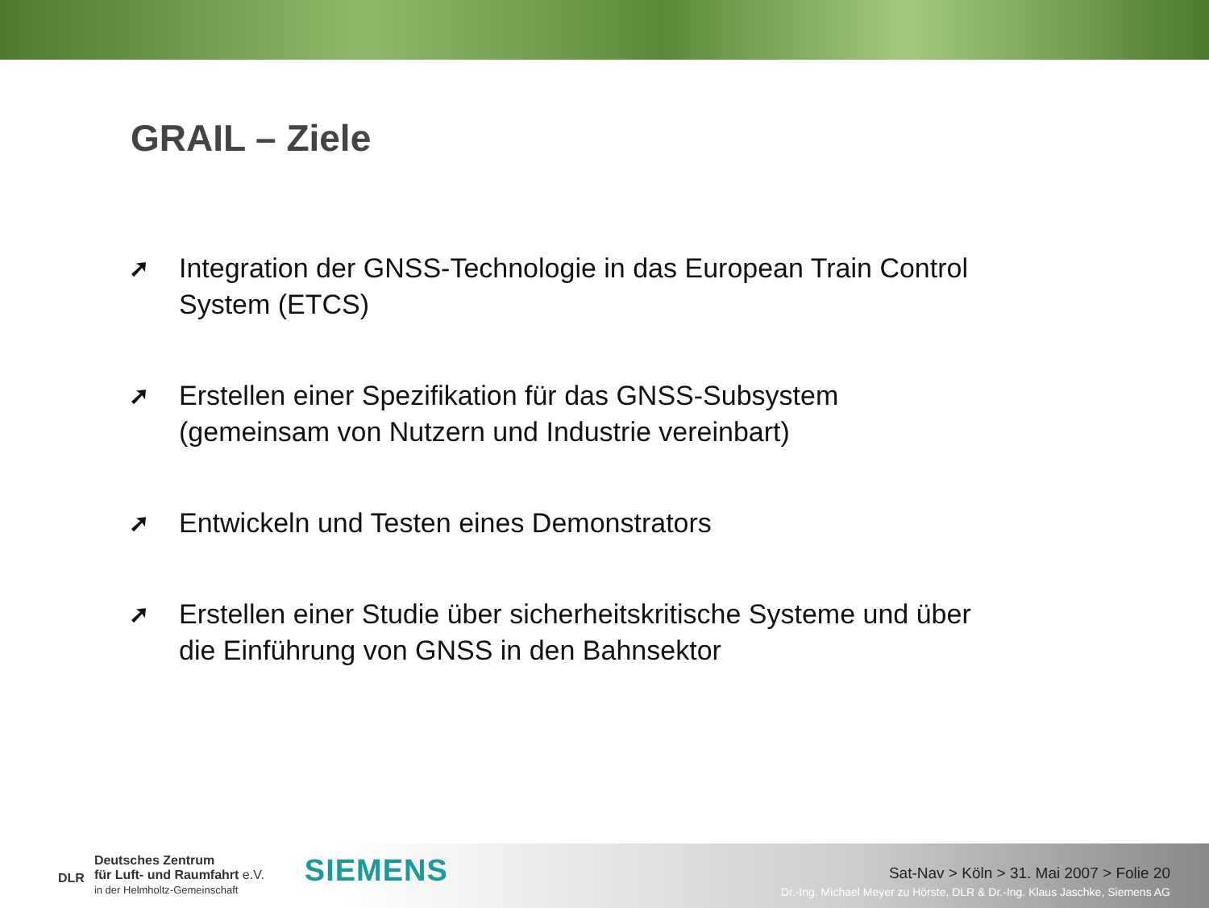GRAIL – Ziele
➚ Integration der GNSS-Technologie in das European Train Control System (ETCS)
➚ Erstellen einer Spezifikation für das GNSS-Subsystem (gemeinsam von Nutzern und Industrie vereinbart)
➚ Entwickeln und Testen eines Demonstrators
➚ Erstellen einer Studie über sicherheitskritische Systeme und über die Einführung von GNSS in den Bahnsektor
DLR
Deutsches Zentrum
für Luft- und Raumfahrt e.V.
in der Helmholtz-Gemeinschaft
SIEMENS
Sat-Nav > Köln > 31. Mai 2007 > Folie 20
Dr.-Ing. Michael Meyer zu Hörste, DLR & Dr.-Ing. Klaus Jaschke, Siemens AG